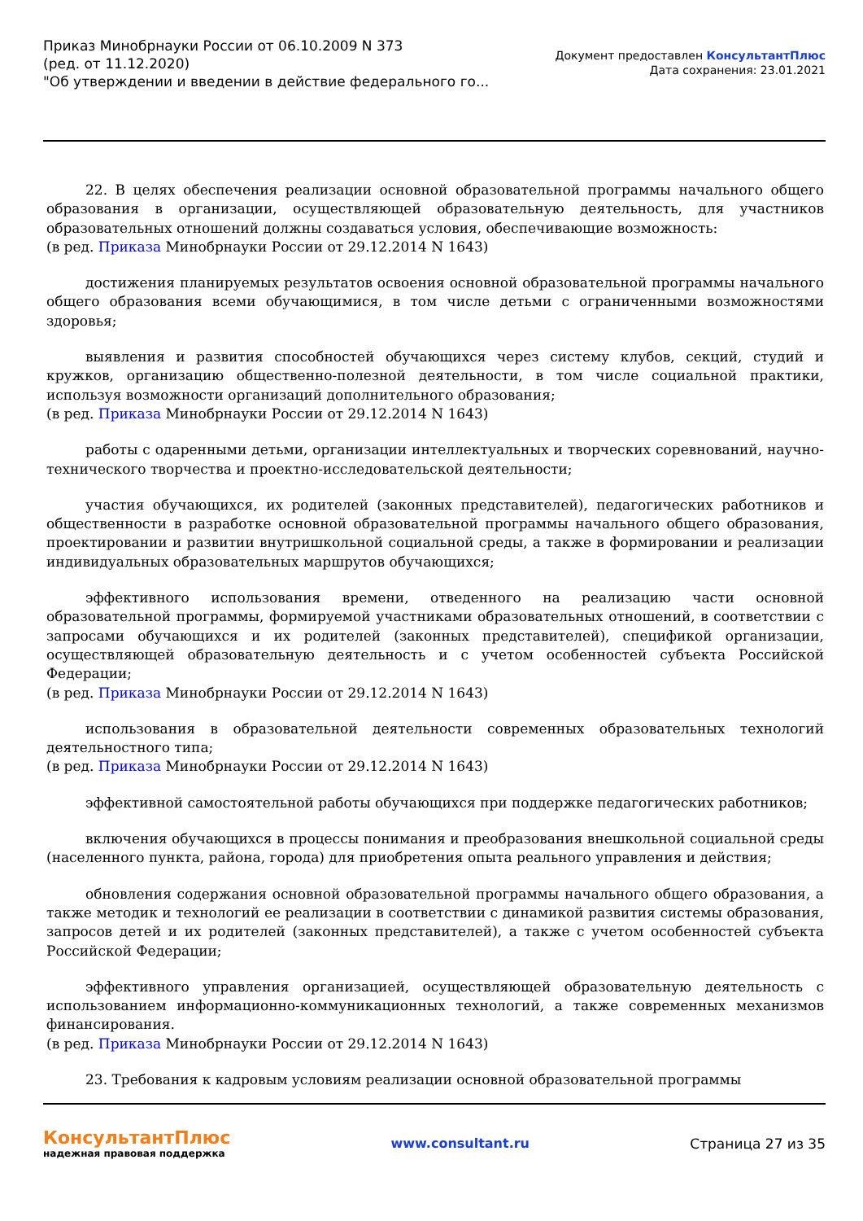Приказ Минобрнауки России от 06.10.2009 N 373
(ред. от 11.12.2020)
"Об утверждении и введении в действие федерального го...
Документ предоставлен КонсультантПлюс
Дата сохранения: 23.01.2021
22. В целях обеспечения реализации основной образовательной программы начального общего образования в организации, осуществляющей образовательную деятельность, для участников образовательных отношений должны создаваться условия, обеспечивающие возможность:
(в ред. Приказа Минобрнауки России от 29.12.2014 N 1643)
достижения планируемых результатов освоения основной образовательной программы начального общего образования всеми обучающимися, в том числе детьми с ограниченными возможностями здоровья;
выявления и развития способностей обучающихся через систему клубов, секций, студий и кружков, организацию общественно-полезной деятельности, в том числе социальной практики, используя возможности организаций дополнительного образования;
(в ред. Приказа Минобрнауки России от 29.12.2014 N 1643)
работы с одаренными детьми, организации интеллектуальных и творческих соревнований, научно-технического творчества и проектно-исследовательской деятельности;
участия обучающихся, их родителей (законных представителей), педагогических работников и общественности в разработке основной образовательной программы начального общего образования, проектировании и развитии внутришкольной социальной среды, а также в формировании и реализации индивидуальных образовательных маршрутов обучающихся;
эффективного использования времени, отведенного на реализацию части основной образовательной программы, формируемой участниками образовательных отношений, в соответствии с запросами обучающихся и их родителей (законных представителей), спецификой организации, осуществляющей образовательную деятельность и с учетом особенностей субъекта Российской Федерации;
(в ред. Приказа Минобрнауки России от 29.12.2014 N 1643)
использования в образовательной деятельности современных образовательных технологий деятельностного типа;
(в ред. Приказа Минобрнауки России от 29.12.2014 N 1643)
эффективной самостоятельной работы обучающихся при поддержке педагогических работников;
включения обучающихся в процессы понимания и преобразования внешкольной социальной среды (населенного пункта, района, города) для приобретения опыта реального управления и действия;
обновления содержания основной образовательной программы начального общего образования, а также методик и технологий ее реализации в соответствии с динамикой развития системы образования, запросов детей и их родителей (законных представителей), а также с учетом особенностей субъекта Российской Федерации;
эффективного управления организацией, осуществляющей образовательную деятельность с использованием информационно-коммуникационных технологий, а также современных механизмов финансирования.
(в ред. Приказа Минобрнауки России от 29.12.2014 N 1643)
23. Требования к кадровым условиям реализации основной образовательной программы
КонсультантПлюс
надежная правовая поддержка
www.consultant.ru Страница 27 из 35